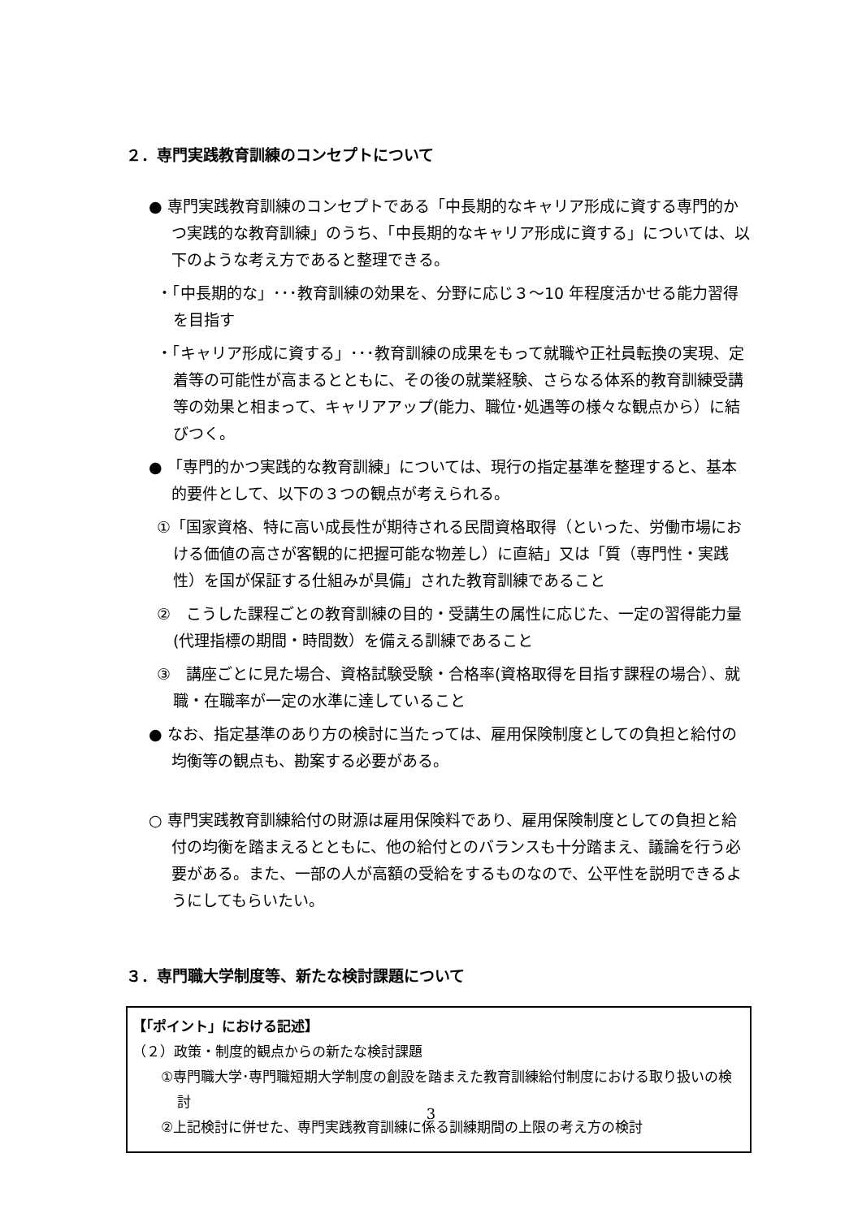２．専門実践教育訓練のコンセプトについて
● 専門実践教育訓練のコンセプトである「中長期的なキャリア形成に資する専門的かつ実践的な教育訓練」のうち、「中長期的なキャリア形成に資する」については、以下のような考え方であると整理できる。
・「中長期的な」･･･教育訓練の効果を、分野に応じ３～10 年程度活かせる能力習得を目指す
・「キャリア形成に資する」･･･教育訓練の成果をもって就職や正社員転換の実現、定着等の可能性が高まるとともに、その後の就業経験、さらなる体系的教育訓練受講等の効果と相まって、キャリアアップ(能力、職位･処遇等の様々な観点から）に結びつく。
● 「専門的かつ実践的な教育訓練」については、現行の指定基準を整理すると、基本的要件として、以下の３つの観点が考えられる。
①「国家資格、特に高い成長性が期待される民間資格取得（といった、労働市場における価値の高さが客観的に把握可能な物差し）に直結」又は「質（専門性・実践性）を国が保証する仕組みが具備」された教育訓練であること
②　こうした課程ごとの教育訓練の目的・受講生の属性に応じた、一定の習得能力量(代理指標の期間・時間数）を備える訓練であること
③　講座ごとに見た場合、資格試験受験・合格率(資格取得を目指す課程の場合）、就職・在職率が一定の水準に達していること
● なお、指定基準のあり方の検討に当たっては、雇用保険制度としての負担と給付の均衡等の観点も、勘案する必要がある。
○ 専門実践教育訓練給付の財源は雇用保険料であり、雇用保険制度としての負担と給付の均衡を踏まえるとともに、他の給付とのバランスも十分踏まえ、議論を行う必要がある。また、一部の人が高額の受給をするものなので、公平性を説明できるようにしてもらいたい。
３．専門職大学制度等、新たな検討課題について
【｢ポイント」における記述】
（２）政策・制度的観点からの新たな検討課題
①専門職大学･専門職短期大学制度の創設を踏まえた教育訓練給付制度における取り扱いの検討
②上記検討に併せた、専門実践教育訓練に係る訓練期間の上限の考え方の検討
3